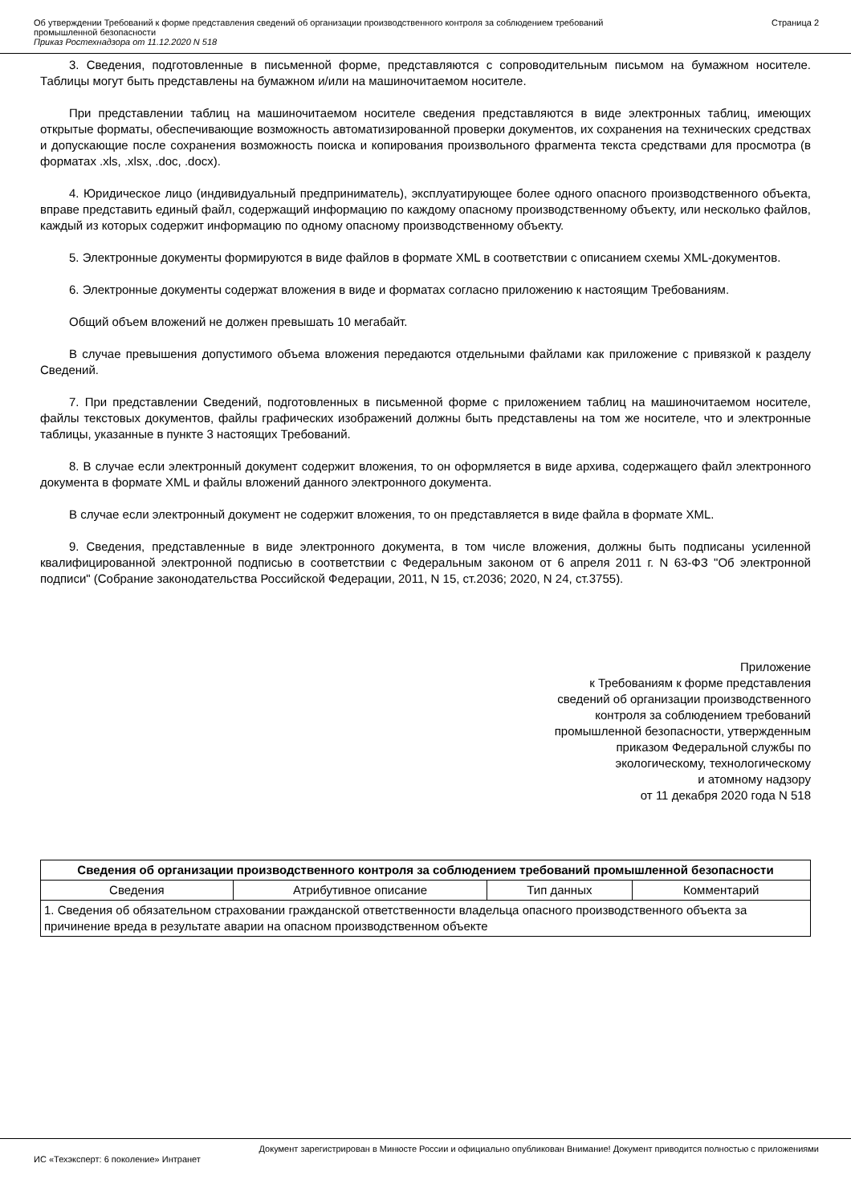Об утверждении Требований к форме представления сведений об организации производственного контроля за соблюдением требований
промышленной безопасности
Приказ Ростехнадзора от 11.12.2020 N 518
Страница 2
3. Сведения, подготовленные в письменной форме, представляются с сопроводительным письмом на бумажном носителе. Таблицы могут быть представлены на бумажном и/или на машиночитаемом носителе.
При представлении таблиц на машиночитаемом носителе сведения представляются в виде электронных таблиц, имеющих открытые форматы, обеспечивающие возможность автоматизированной проверки документов, их сохранения на технических средствах и допускающие после сохранения возможность поиска и копирования произвольного фрагмента текста средствами для просмотра (в форматах .xls, .xlsx, .doc, .docx).
4. Юридическое лицо (индивидуальный предприниматель), эксплуатирующее более одного опасного производственного объекта, вправе представить единый файл, содержащий информацию по каждому опасному производственному объекту, или несколько файлов, каждый из которых содержит информацию по одному опасному производственному объекту.
5. Электронные документы формируются в виде файлов в формате XML в соответствии с описанием схемы XML-документов.
6. Электронные документы содержат вложения в виде и форматах согласно приложению к настоящим Требованиям.
Общий объем вложений не должен превышать 10 мегабайт.
В случае превышения допустимого объема вложения передаются отдельными файлами как приложение с привязкой к разделу Сведений.
7. При представлении Сведений, подготовленных в письменной форме с приложением таблиц на машиночитаемом носителе, файлы текстовых документов, файлы графических изображений должны быть представлены на том же носителе, что и электронные таблицы, указанные в пункте 3 настоящих Требований.
8. В случае если электронный документ содержит вложения, то он оформляется в виде архива, содержащего файл электронного документа в формате XML и файлы вложений данного электронного документа.
В случае если электронный документ не содержит вложения, то он представляется в виде файла в формате XML.
9. Сведения, представленные в виде электронного документа, в том числе вложения, должны быть подписаны усиленной квалифицированной электронной подписью в соответствии с Федеральным законом от 6 апреля 2011 г. N 63-ФЗ "Об электронной подписи" (Собрание законодательства Российской Федерации, 2011, N 15, ст.2036; 2020, N 24, ст.3755).
Приложение
к Требованиям к форме представления
сведений об организации производственного
контроля за соблюдением требований
промышленной безопасности, утвержденным
приказом Федеральной службы по
экологическому, технологическому
и атомному надзору
от 11 декабря 2020 года N 518
| Сведения об организации производственного контроля за соблюдением требований промышленной безопасности | | | |
| --- | --- | --- | --- |
| Сведения | Атрибутивное описание | Тип данных | Комментарий |
| 1. Сведения об обязательном страховании гражданской ответственности владельца опасного производственного объекта за причинение вреда в результате аварии на опасном производственном объекте | | | |
Документ зарегистрирован в Минюсте России и официально опубликован Внимание! Документ приводится полностью с приложениями
ИС «Техэксперт: 6 поколение» Интранет